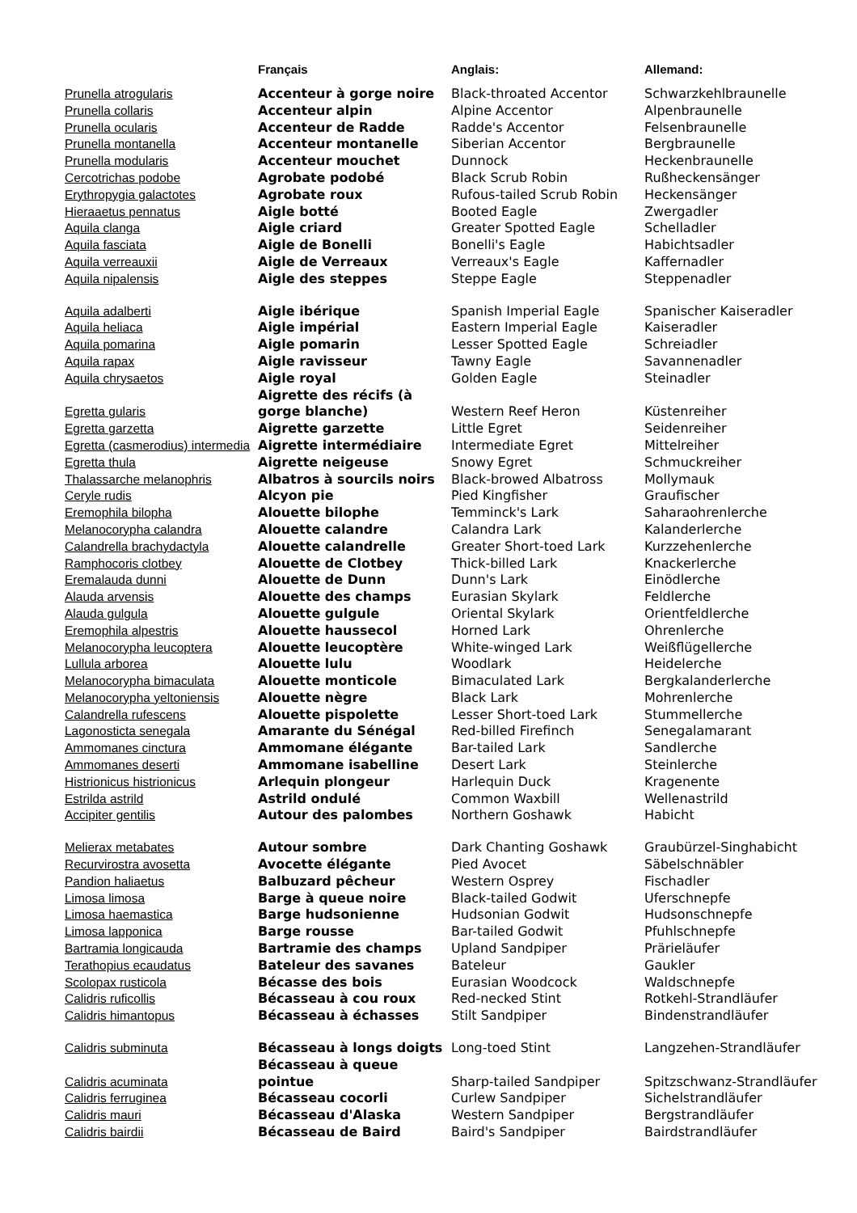| | Français | Anglais: | Allemand: |
| --- | --- | --- | --- |
| Prunella atrogularis | Accenteur à gorge noire | Black-throated Accentor | Schwarzkehlbraunelle |
| Prunella collaris | Accenteur alpin | Alpine Accentor | Alpenbraunelle |
| Prunella ocularis | Accenteur de Radde | Radde's Accentor | Felsenbraunelle |
| Prunella montanella | Accenteur montanelle | Siberian Accentor | Bergbraunelle |
| Prunella modularis | Accenteur mouchet | Dunnock | Heckenbraunelle |
| Cercotrichas podobe | Agrobate podobé | Black Scrub Robin | Rußheckensänger |
| Erythropygia galactotes | Agrobate roux | Rufous-tailed Scrub Robin | Heckensänger |
| Hieraaetus pennatus | Aigle botté | Booted Eagle | Zwergadler |
| Aquila clanga | Aigle criard | Greater Spotted Eagle | Schelladler |
| Aquila fasciata | Aigle de Bonelli | Bonelli's Eagle | Habichtsadler |
| Aquila verreauxii | Aigle de Verreaux | Verreaux's Eagle | Kaffernadler |
| Aquila nipalensis | Aigle des steppes | Steppe Eagle | Steppenadler |
| Aquila adalberti | Aigle ibérique | Spanish Imperial Eagle | Spanischer Kaiseradler |
| Aquila heliaca | Aigle impérial | Eastern Imperial Eagle | Kaiseradler |
| Aquila pomarina | Aigle pomarin | Lesser Spotted Eagle | Schreiadler |
| Aquila rapax | Aigle ravisseur | Tawny Eagle | Savannenadler |
| Aquila chrysaetos | Aigle royal | Golden Eagle | Steinadler |
| Egretta gularis | Aigrette des récifs (à gorge blanche) | Western Reef Heron | Küstenreiher |
| Egretta garzetta | Aigrette garzette | Little Egret | Seidenreiher |
| Egretta (casmerodius) intermedia | Aigrette intermédiaire | Intermediate Egret | Mittelreiher |
| Egretta thula | Aigrette neigeuse | Snowy Egret | Schmuckreiher |
| Thalassarche melanophris | Albatros à sourcils noirs | Black-browed Albatross | Mollymauk |
| Ceryle rudis | Alcyon pie | Pied Kingfisher | Graufischer |
| Eremophila bilopha | Alouette bilophe | Temminck's Lark | Saharaohrenlerche |
| Melanocorypha calandra | Alouette calandre | Calandra Lark | Kalanderlerche |
| Calandrella brachydactyla | Alouette calandrelle | Greater Short-toed Lark | Kurzzehenlerche |
| Ramphocoris clotbey | Alouette de Clotbey | Thick-billed Lark | Knackerlerche |
| Eremalauda dunni | Alouette de Dunn | Dunn's Lark | Einödlerche |
| Alauda arvensis | Alouette des champs | Eurasian Skylark | Feldlerche |
| Alauda gulgula | Alouette gulgule | Oriental Skylark | Orientfeldlerche |
| Eremophila alpestris | Alouette haussecol | Horned Lark | Ohrenlerche |
| Melanocorypha leucoptera | Alouette leucoptère | White-winged Lark | Weißflügellerche |
| Lullula arborea | Alouette lulu | Woodlark | Heidelerche |
| Melanocorypha bimaculata | Alouette monticole | Bimaculated Lark | Bergkalanderlerche |
| Melanocorypha yeltoniensis | Alouette nègre | Black Lark | Mohrenlerche |
| Calandrella rufescens | Alouette pispolette | Lesser Short-toed Lark | Stummellerche |
| Lagonosticta senegala | Amarante du Sénégal | Red-billed Firefinch | Senegalamarant |
| Ammomanes cinctura | Ammomane élégante | Bar-tailed Lark | Sandlerche |
| Ammomanes deserti | Ammomane isabelline | Desert Lark | Steinlerche |
| Histrionicus histrionicus | Arlequin plongeur | Harlequin Duck | Kragenente |
| Estrilda astrild | Astrild ondulé | Common Waxbill | Wellenastrild |
| Accipiter gentilis | Autour des palombes | Northern Goshawk | Habicht |
| Melierax metabates | Autour sombre | Dark Chanting Goshawk | Graubürzel-Singhabicht |
| Recurvirostra avosetta | Avocette élégante | Pied Avocet | Säbelschnäbler |
| Pandion haliaetus | Balbuzard pêcheur | Western Osprey | Fischadler |
| Limosa limosa | Barge à queue noire | Black-tailed Godwit | Uferschnepfe |
| Limosa haemastica | Barge hudsonienne | Hudsonian Godwit | Hudsonschnepfe |
| Limosa lapponica | Barge rousse | Bar-tailed Godwit | Pfuhlschnepfe |
| Bartramia longicauda | Bartramie des champs | Upland Sandpiper | Prärieläufer |
| Terathopius ecaudatus | Bateleur des savanes | Bateleur | Gaukler |
| Scolopax rusticola | Bécasse des bois | Eurasian Woodcock | Waldschnepfe |
| Calidris ruficollis | Bécasseau à cou roux | Red-necked Stint | Rotkehl-Strandläufer |
| Calidris himantopus | Bécasseau à échasses | Stilt Sandpiper | Bindenstrandläufer |
| Calidris subminuta | Bécasseau à longs doigts | Long-toed Stint | Langzehen-Strandläufer |
| Calidris acuminata | Bécasseau à queue pointue | Sharp-tailed Sandpiper | Spitzschwanz-Strandläufer |
| Calidris ferruginea | Bécasseau cocorli | Curlew Sandpiper | Sichelstrandläufer |
| Calidris mauri | Bécasseau d'Alaska | Western Sandpiper | Bergstrandläufer |
| Calidris bairdii | Bécasseau de Baird | Baird's Sandpiper | Bairdstrandläufer |